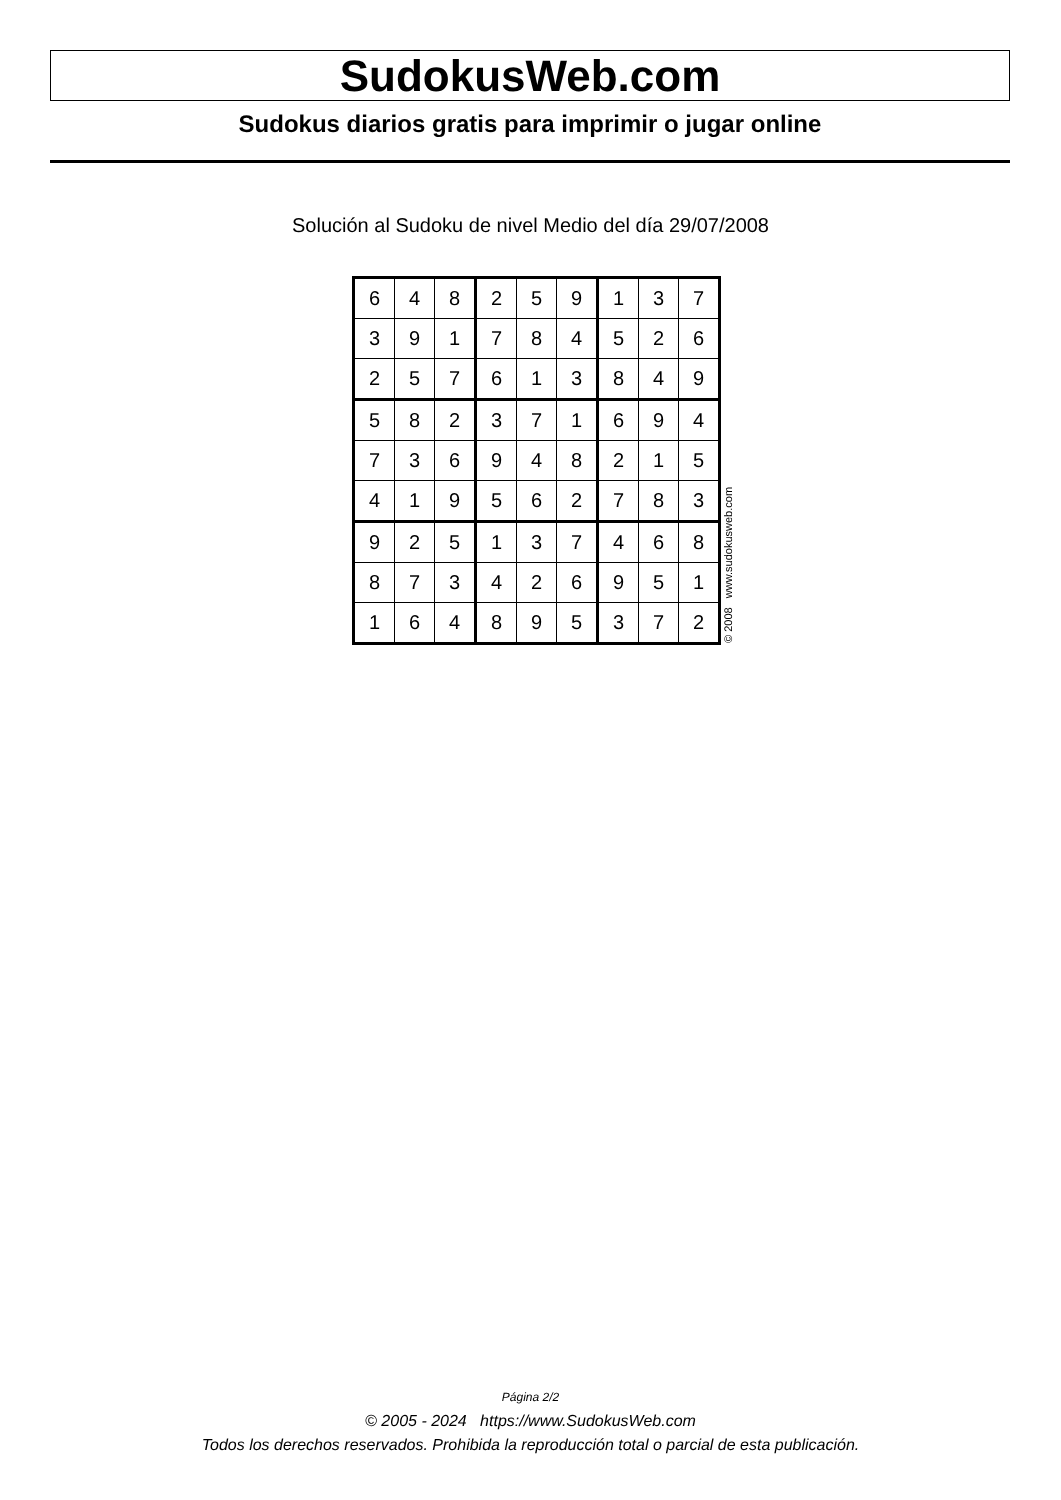SudokusWeb.com
Sudokus diarios gratis para imprimir o jugar online
Solución al Sudoku de nivel Medio del día 29/07/2008
| 6 | 4 | 8 | 2 | 5 | 9 | 1 | 3 | 7 |
| 3 | 9 | 1 | 7 | 8 | 4 | 5 | 2 | 6 |
| 2 | 5 | 7 | 6 | 1 | 3 | 8 | 4 | 9 |
| 5 | 8 | 2 | 3 | 7 | 1 | 6 | 9 | 4 |
| 7 | 3 | 6 | 9 | 4 | 8 | 2 | 1 | 5 |
| 4 | 1 | 9 | 5 | 6 | 2 | 7 | 8 | 3 |
| 9 | 2 | 5 | 1 | 3 | 7 | 4 | 6 | 8 |
| 8 | 7 | 3 | 4 | 2 | 6 | 9 | 5 | 1 |
| 1 | 6 | 4 | 8 | 9 | 5 | 3 | 7 | 2 |
© 2008 www.sudokusweb.com
Página 2/2
© 2005 - 2024 https://www.SudokusWeb.com
Todos los derechos reservados. Prohibida la reproducción total o parcial de esta publicación.